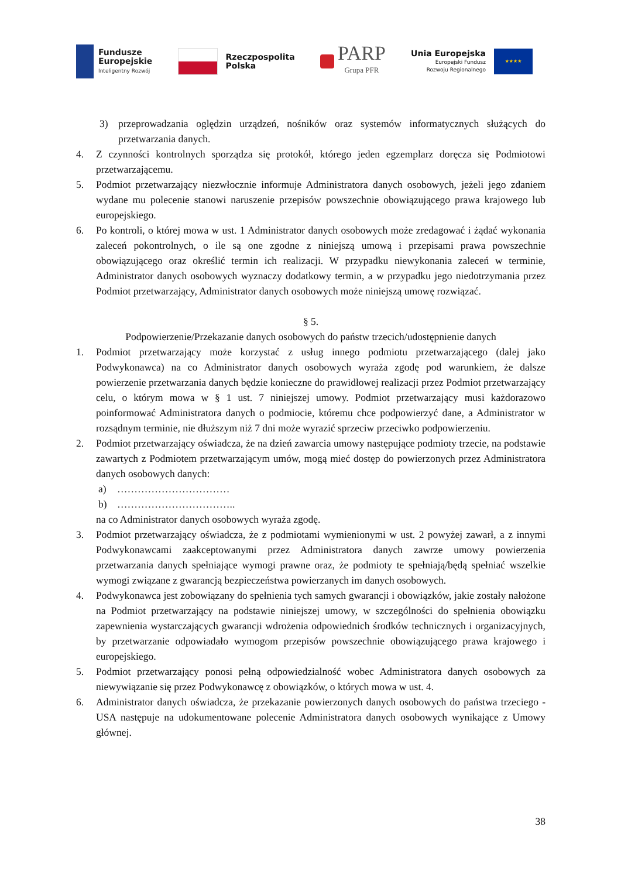Fundusze
Europejskie
Inteligentny Rozwój
Rzeczpospolita
Polska
PARP
Grupa PFR
Unia Europejska
Europejski Fundusz
Rozwoju Regionalnego
★★★★
3) przeprowadzania oględzin urządzeń, nośników oraz systemów informatycznych służących do przetwarzania danych.
4. Z czynności kontrolnych sporządza się protokół, którego jeden egzemplarz doręcza się Podmiotowi przetwarzającemu.
5. Podmiot przetwarzający niezwłocznie informuje Administratora danych osobowych, jeżeli jego zdaniem wydane mu polecenie stanowi naruszenie przepisów powszechnie obowiązującego prawa krajowego lub europejskiego.
6. Po kontroli, o której mowa w ust. 1 Administrator danych osobowych może zredagować i żądać wykonania zaleceń pokontrolnych, o ile są one zgodne z niniejszą umową i przepisami prawa powszechnie obowiązującego oraz określić termin ich realizacji. W przypadku niewykonania zaleceń w terminie, Administrator danych osobowych wyznaczy dodatkowy termin, a w przypadku jego niedotrzymania przez Podmiot przetwarzający, Administrator danych osobowych może niniejszą umowę rozwiązać.
§ 5.
Podpowierzenie/Przekazanie danych osobowych do państw trzecich/udostępnienie danych
1. Podmiot przetwarzający może korzystać z usług innego podmiotu przetwarzającego (dalej jako Podwykonawca) na co Administrator danych osobowych wyraża zgodę pod warunkiem, że dalsze powierzenie przetwarzania danych będzie konieczne do prawidłowej realizacji przez Podmiot przetwarzający celu, o którym mowa w § 1 ust. 7 niniejszej umowy. Podmiot przetwarzający musi każdorazowo poinformować Administratora danych o podmiocie, któremu chce podpowierzyć dane, a Administrator w rozsądnym terminie, nie dłuższym niż 7 dni może wyrazić sprzeciw przeciwko podpowierzeniu.
2. Podmiot przetwarzający oświadcza, że na dzień zawarcia umowy następujące podmioty trzecie, na podstawie zawartych z Podmiotem przetwarzającym umów, mogą mieć dostęp do powierzonych przez Administratora danych osobowych danych:
a) ……………………………
b) ……………………………..
na co Administrator danych osobowych wyraża zgodę.
3. Podmiot przetwarzający oświadcza, że z podmiotami wymienionymi w ust. 2 powyżej zawarł, a z innymi Podwykonawcami zaakceptowanymi przez Administratora danych zawrze umowy powierzenia przetwarzania danych spełniające wymogi prawne oraz, że podmioty te spełniają/będą spełniać wszelkie wymogi związane z gwarancją bezpieczeństwa powierzanych im danych osobowych.
4. Podwykonawca jest zobowiązany do spełnienia tych samych gwarancji i obowiązków, jakie zostały nałożone na Podmiot przetwarzający na podstawie niniejszej umowy, w szczególności do spełnienia obowiązku zapewnienia wystarczających gwarancji wdrożenia odpowiednich środków technicznych i organizacyjnych, by przetwarzanie odpowiadało wymogom przepisów powszechnie obowiązującego prawa krajowego i europejskiego.
5. Podmiot przetwarzający ponosi pełną odpowiedzialność wobec Administratora danych osobowych za niewywiązanie się przez Podwykonawcę z obowiązków, o których mowa w ust. 4.
6. Administrator danych oświadcza, że przekazanie powierzonych danych osobowych do państwa trzeciego - USA następuje na udokumentowane polecenie Administratora danych osobowych wynikające z Umowy głównej.
38